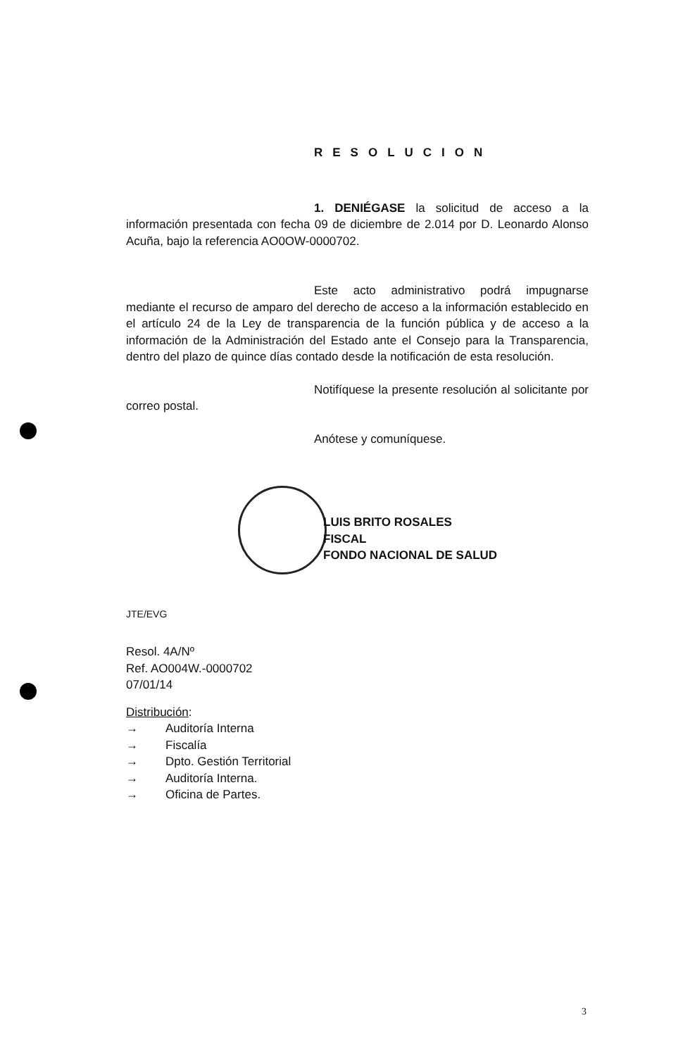RESOLUCION
1. DENIÉGASE la solicitud de acceso a la información presentada con fecha 09 de diciembre de 2.014 por D. Leonardo Alonso Acuña, bajo la referencia AO0OW-0000702.
Este acto administrativo podrá impugnarse mediante el recurso de amparo del derecho de acceso a la información establecido en el artículo 24 de la Ley de transparencia de la función pública y de acceso a la información de la Administración del Estado ante el Consejo para la Transparencia, dentro del plazo de quince días contado desde la notificación de esta resolución.
Notifíquese la presente resolución al solicitante por correo postal.
Anótese y comuníquese.
LUIS BRITO ROSALES
FISCAL
FONDO NACIONAL DE SALUD
JTE/EVG
Resol. 4A/Nº
Ref. AO004W.-0000702
07/01/14
Distribución:
→ Auditoría Interna
→ Fiscalía
→ Dpto. Gestión Territorial
→ Auditoría Interna.
→ Oficina de Partes.
3